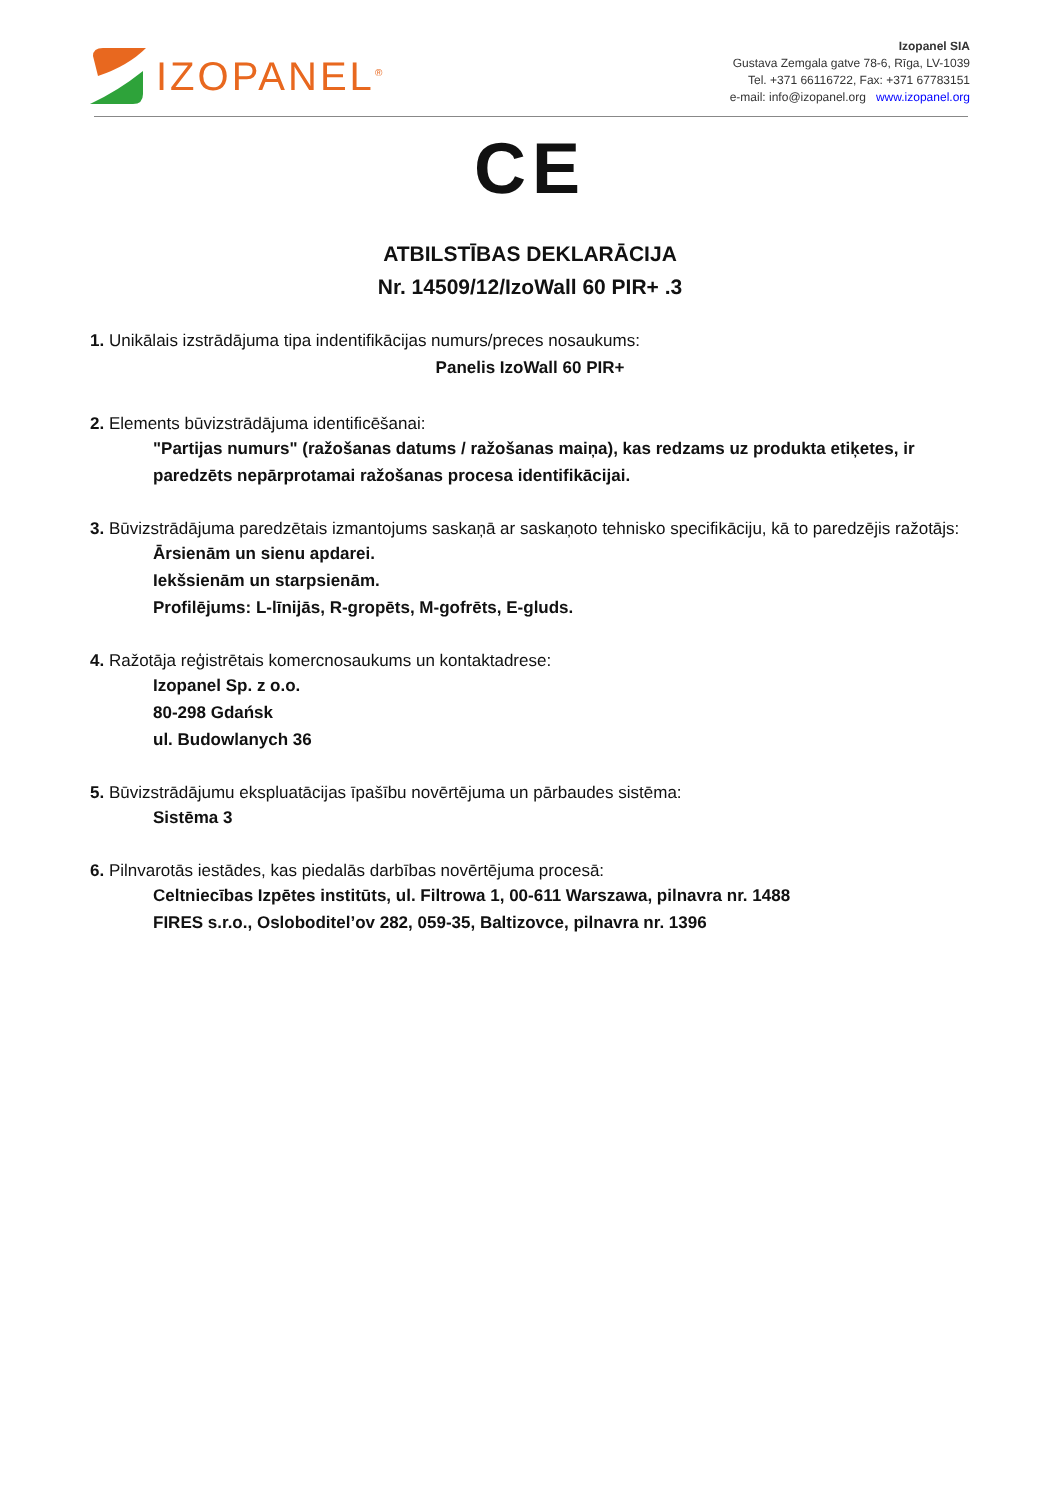IZOPANEL<sup>®</sup>
Izopanel SIA
Gustava Zemgala gatve 78-6, Rīga, LV-1039
Tel. +371 66116722, Fax: +371 67783151
e-mail: info@izopanel.org www.izopanel.org
CE
ATBILSTĪBAS DEKLARĀCIJA
Nr. 14509/12/IzoWall 60 PIR+ .3
1. Unikālais izstrādājuma tipa indentifikācijas numurs/preces nosaukums:
Panelis IzoWall 60 PIR+
2. Elements būvizstrādājuma identificēšanai:
"Partijas numurs" (ražošanas datums / ražošanas maiņa), kas redzams uz produkta etiķetes, ir paredzēts nepārprotamai ražošanas procesa identifikācijai.
3. Būvizstrādājuma paredzētais izmantojums saskaņā ar saskaņoto tehnisko specifikāciju, kā to paredzējis ražotājs:
Ārsienām un sienu apdarei.
Iekšsienām un starpsienām.
Profilējums: L-līnijās, R-gropēts, M-gofrēts, E-gluds.
4. Ražotāja reģistrētais komercnosaukums un kontaktadrese:
Izopanel Sp. z o.o.
80-298 Gdańsk
ul. Budowlanych 36
5. Būvizstrādājumu ekspluatācijas īpašību novērtējuma un pārbaudes sistēma:
Sistēma 3
6. Pilnvarotās iestādes, kas piedalās darbības novērtējuma procesā:
Celtniecības Izpētes institūts, ul. Filtrowa 1, 00-611 Warszawa, pilnavra nr. 1488
FIRES s.r.o., Osloboditel’ov 282, 059-35, Baltizovce, pilnavra nr. 1396